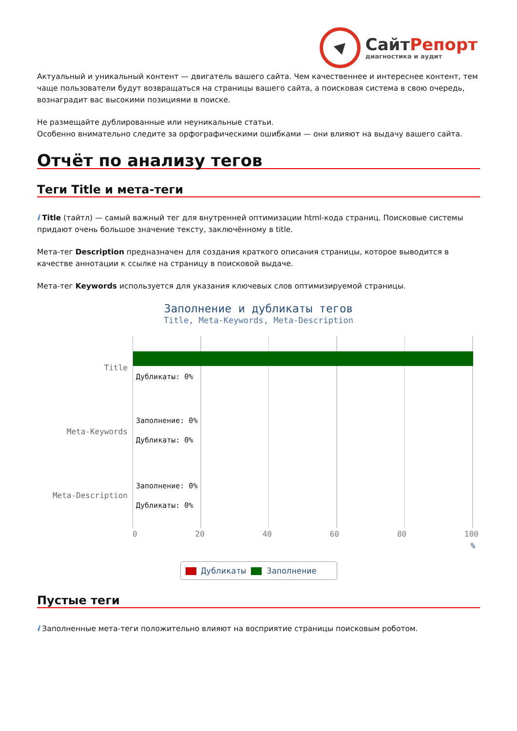Сайт Репорт
диагностика и аудит
Актуальный и уникальный контент — двигатель вашего сайта. Чем качественнее и интереснее контент, тем чаще пользователи будут возвращаться на страницы вашего сайта, а поисковая система в свою очередь, вознаградит вас высокими позициями в поиске.
Не размещайте дублированные или неуникальные статьи.
Особенно внимательно следите за орфографическими ошибками — они влияют на выдачу вашего сайта.
Отчёт по анализу тегов
Теги Title и мета-теги
i Title (тайтл) — самый важный тег для внутренней оптимизации html-кода страниц. Поисковые системы придают очень большое значение тексту, заключённому в title.
Мета-тег Description предназначен для создания краткого описания страницы, которое выводится в качестве аннотации к ссылке на страницу в поисковой выдаче.
Мета-тег Keywords используется для указания ключевых слов оптимизируемой страницы.
Заполнение и дубликаты тегов
Title, Meta-Keywords, Meta-Description
Title
Meta-Keywords
Meta-Description
Дубликаты: 0%
Заполнение: 0%
Дубликаты: 0%
Заполнение: 0%
Дубликаты: 0%
0 20 40 60 80 100
%
Дубликаты Заполнение
Пустые теги
i Заполненные мета-теги положительно влияют на восприятие страницы поисковым роботом.